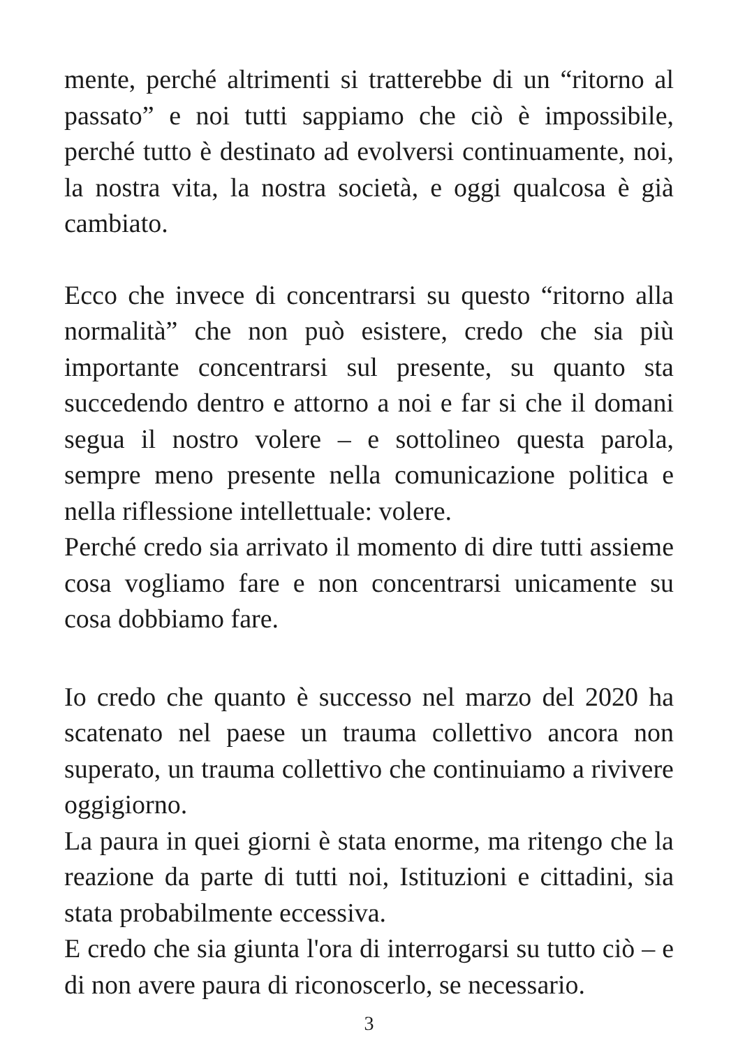mente, perché altrimenti si tratterebbe di un “ritorno al passato” e noi tutti sappiamo che ciò è impossibile, perché tutto è destinato ad evolversi continuamente, noi, la nostra vita, la nostra società, e oggi qualcosa è già cambiato.
Ecco che invece di concentrarsi su questo “ritorno alla normalità” che non può esistere, credo che sia più importante concentrarsi sul presente, su quanto sta succedendo dentro e attorno a noi e far si che il domani segua il nostro volere – e sottolineo questa parola, sempre meno presente nella comunicazione politica e nella riflessione intellettuale: volere.
Perché credo sia arrivato il momento di dire tutti assieme cosa vogliamo fare e non concentrarsi unicamente su cosa dobbiamo fare.
Io credo che quanto è successo nel marzo del 2020 ha scatenato nel paese un trauma collettivo ancora non superato, un trauma collettivo che continuiamo a rivivere oggigiorno.
La paura in quei giorni è stata enorme, ma ritengo che la reazione da parte di tutti noi, Istituzioni e cittadini, sia stata probabilmente eccessiva.
E credo che sia giunta l'ora di interrogarsi su tutto ciò – e di non avere paura di riconoscerlo, se necessario.
3